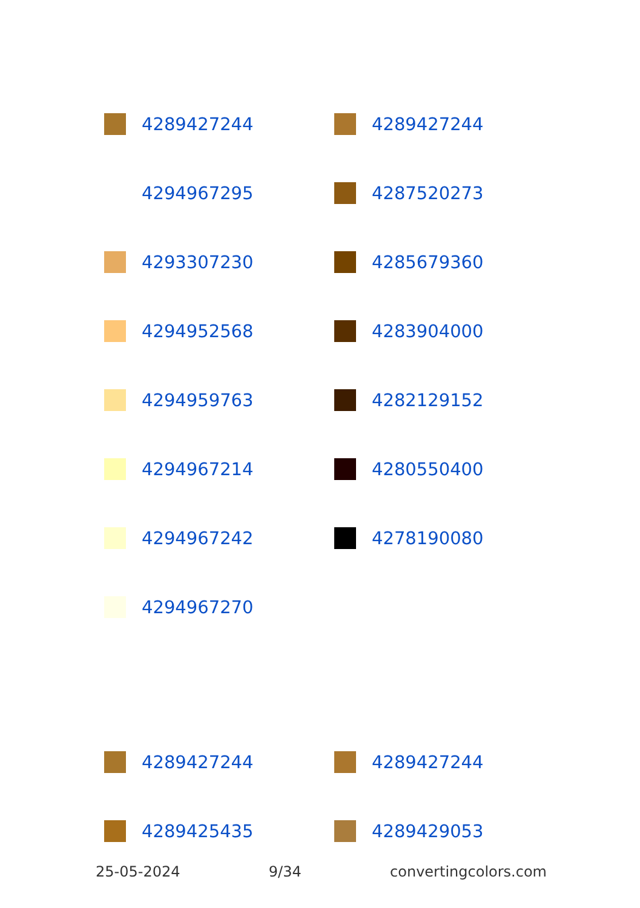4289427244 4289427244
4294967295 4287520273
4293307230 4285679360
4294952568 4283904000
4294959763 4282129152
4294967214 4280550400
4294967242 4278190080
4294967270
4289427244 4289427244
4289425435 4289429053
25-05-2024 9/34 convertingcolors.com